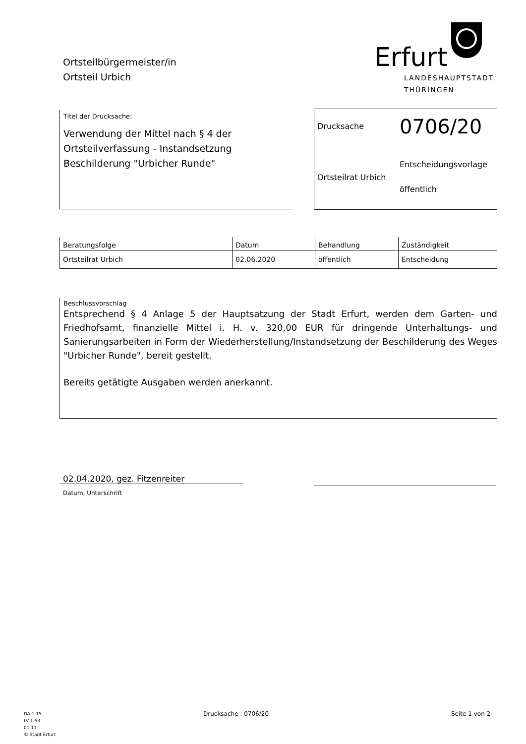Ortsteilbürgermeister/in
Ortsteil Urbich
Erfurt
LANDESHAUPTSTADT
THÜRINGEN
Titel der Drucksache:
Verwendung der Mittel nach § 4 der Ortsteilverfassung - Instandsetzung Beschilderung "Urbicher Runde"
Drucksache 0706/20
Entscheidungsvorlage
Ortsteilrat Urbich
öffentlich
| Beratungsfolge | Datum | Behandlung | Zuständigkeit |
| --- | --- | --- | --- |
| Ortsteilrat Urbich | 02.06.2020 | öffentlich | Entscheidung |
Beschlussvorschlag
Entsprechend § 4 Anlage 5 der Hauptsatzung der Stadt Erfurt, werden dem Garten- und Friedhofsamt, finanzielle Mittel i. H. v. 320,00 EUR für dringende Unterhaltungs- und Sanierungsarbeiten in Form der Wiederherstellung/Instandsetzung der Beschilderung des Weges "Urbicher Runde", bereit gestellt.
Bereits getätigte Ausgaben werden anerkannt.
02.04.2020, gez. Fitzenreiter
Datum, Unterschrift
DA 1.15
LV 1.53
01.11
© Stadt Erfurt
Drucksache : 0706/20 Seite 1 von 2